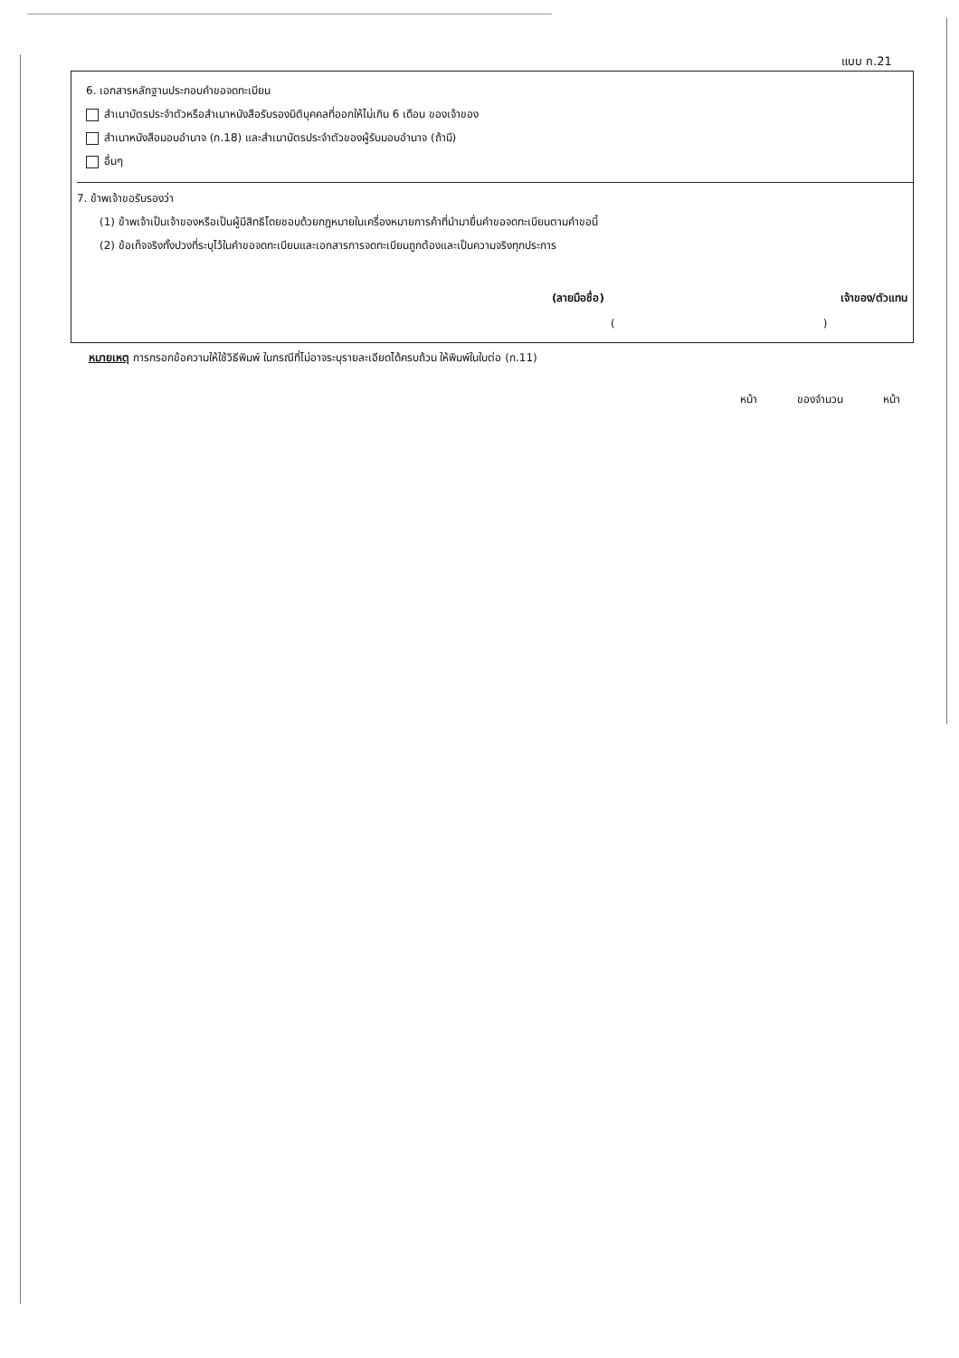แบบ ก.21
6. เอกสารหลักฐานประกอบคำขอจดทะเบียน
สำเนาบัตรประจำตัวหรือสำเนาหนังสือรับรองนิติบุคคลที่ออกให้ไม่เกิน 6 เดือน ของเจ้าของ
สำเนาหนังสือมอบอำนาจ (ก.18) และสำเนาบัตรประจำตัวของผู้รับมอบอำนาจ (ถ้ามี)
อื่นๆ
7. ข้าพเจ้าขอรับรองว่า
(1) ข้าพเจ้าเป็นเจ้าของหรือเป็นผู้มีสิทธิโดยชอบด้วยกฎหมายในเครื่องหมายการค้าที่นำมายื่นคำขอจดทะเบียนตามคำขอนี้
(2) ข้อเท็จจริงทั้งปวงที่ระบุไว้ในคำขอจดทะเบียนและเอกสารการจดทะเบียนถูกต้องและเป็นความจริงทุกประการ
(ลายมือชื่อ) เจ้าของ/ตัวแทน
()
หมายเหตุ การกรอกข้อความให้ใช้วิธีพิมพ์ ในกรณีที่ไม่อาจระบุรายละเอียดได้ครบถ้วน ให้พิมพ์ในใบต่อ (ก.11)
หน้า ของจำนวน หน้า